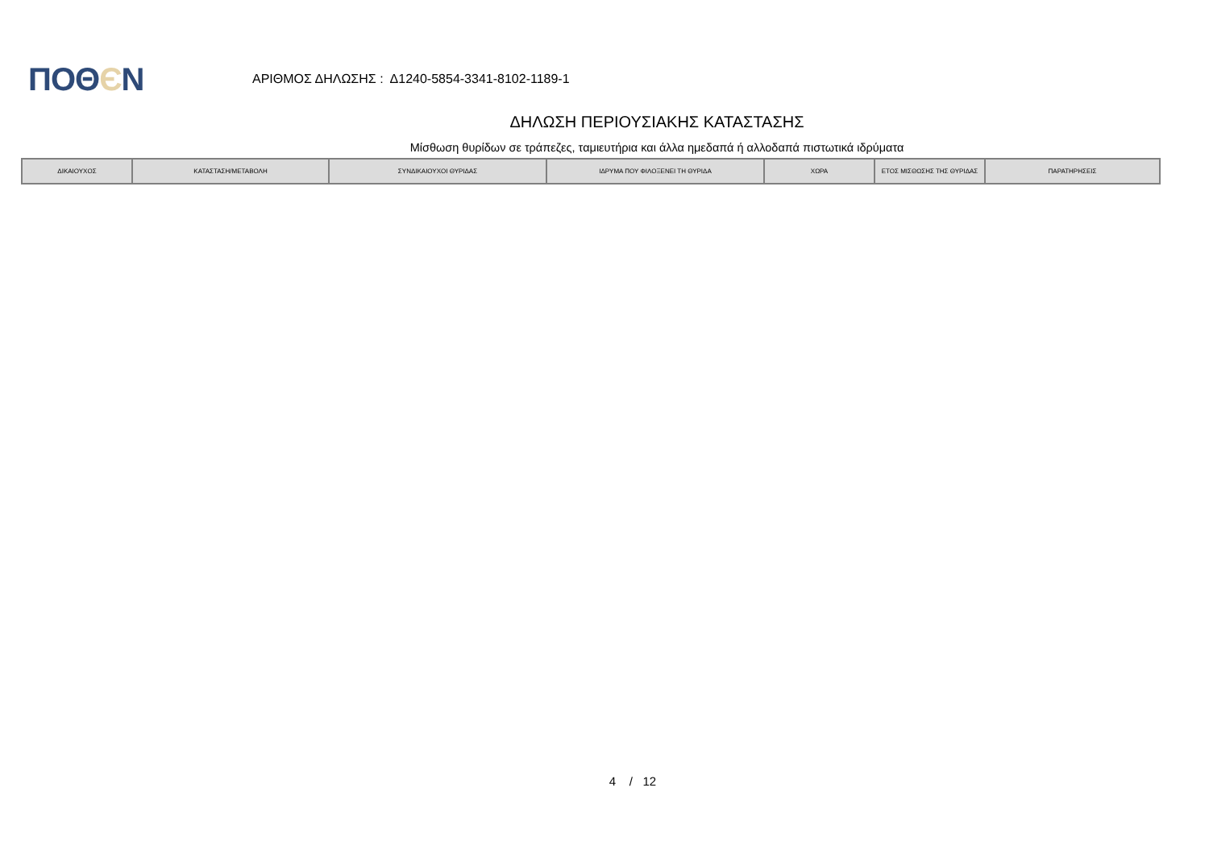ΠΟΘЄΝ
ΑΡΙΘΜΟΣ ΔΗΛΩΣΗΣ : Δ1240-5854-3341-8102-1189-1
ΔΗΛΩΣΗ ΠΕΡΙΟΥΣΙΑΚΗΣ ΚΑΤΑΣΤΑΣΗΣ
Μίσθωση θυρίδων σε τράπεζες, ταμιευτήρια και άλλα ημεδαπά ή αλλοδαπά πιστωτικά ιδρύματα
| ΔΙΚΑΙΟΥΧΟΣ | ΚΑΤΑΣΤΑΣΗ/ΜΕΤΑΒΟΛΗ | ΣΥΝΔΙΚΑΙΟΥΧΟΙ ΘΥΡΙΔΑΣ | ΙΔΡΥΜΑ ΠΟΥ ΦΙΛΟΞΕΝΕΙ ΤΗ ΘΥΡΙΔΑ | ΧΩΡΑ | ΕΤΟΣ ΜΙΣΘΩΣΗΣ ΤΗΣ ΘΥΡΙΔΑΣ | ΠΑΡΑΤΗΡΗΣΕΙΣ |
| --- | --- | --- | --- | --- | --- | --- |
4 / 12